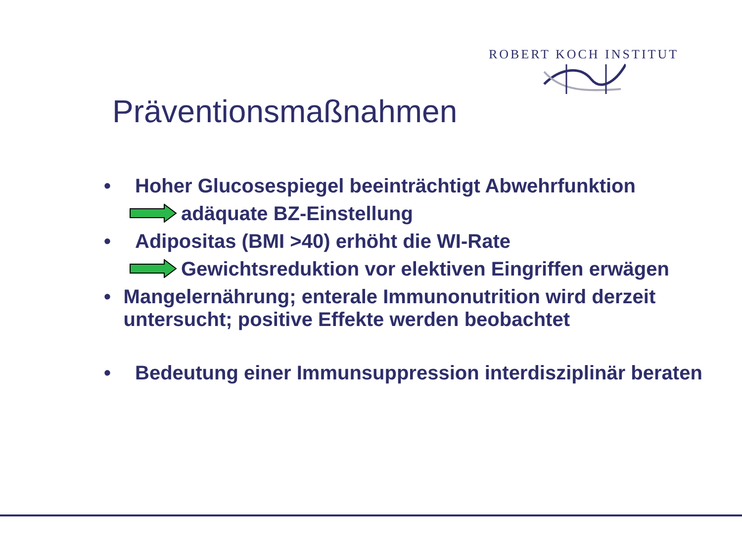ROBERT KOCH INSTITUT
Präventionsmaßnahmen
• Hoher Glucosespiegel beeinträchtigt Abwehrfunktion
adäquate BZ-Einstellung
• Adipositas (BMI >40) erhöht die WI-Rate
Gewichtsreduktion vor elektiven Eingriffen erwägen
• Mangelernährung; enterale Immunonutrition wird derzeit untersucht; positive Effekte werden beobachtet
• Bedeutung einer Immunsuppression interdisziplinär beraten